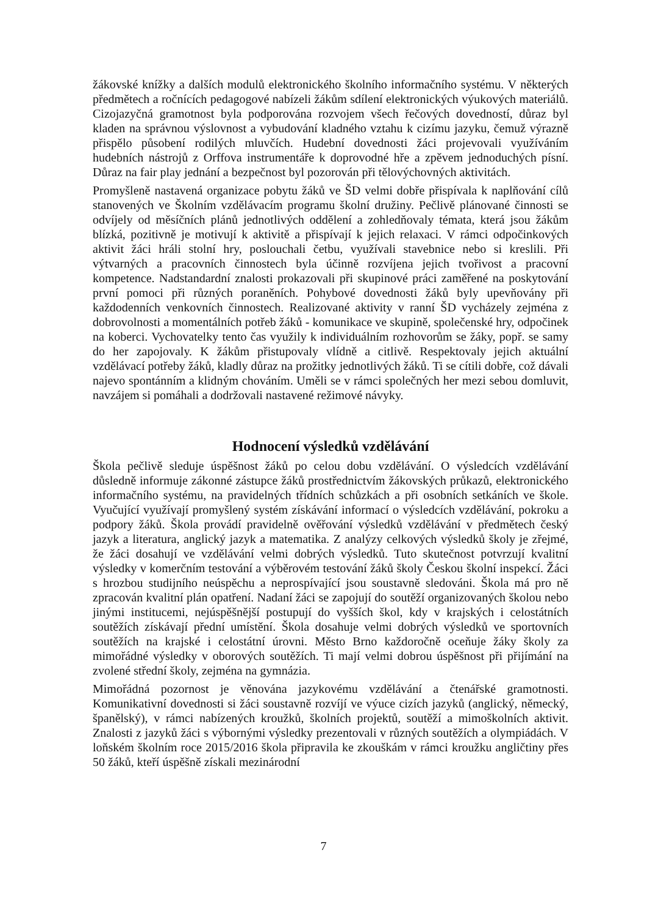žákovské knížky a dalších modulů elektronického školního informačního systému. V některých předmětech a ročnících pedagogové nabízeli žákům sdílení elektronických výukových materiálů. Cizojazyčná gramotnost byla podporována rozvojem všech řečových dovedností, důraz byl kladen na správnou výslovnost a vybudování kladného vztahu k cizímu jazyku, čemuž výrazně přispělo působení rodilých mluvčích. Hudební dovednosti žáci projevovali využíváním hudebních nástrojů z Orffova instrumentáře k doprovodné hře a zpěvem jednoduchých písní. Důraz na fair play jednání a bezpečnost byl pozorován při tělovýchovných aktivitách.
Promyšleně nastavená organizace pobytu žáků ve ŠD velmi dobře přispívala k naplňování cílů stanovených ve Školním vzdělávacím programu školní družiny. Pečlivě plánované činnosti se odvíjely od měsíčních plánů jednotlivých oddělení a zohledňovaly témata, která jsou žákům blízká, pozitivně je motivují k aktivitě a přispívají k jejich relaxaci. V rámci odpočinkových aktivit žáci hráli stolní hry, poslouchali četbu, využívali stavebnice nebo si kreslili. Při výtvarných a pracovních činnostech byla účinně rozvíjena jejich tvořivost a pracovní kompetence. Nadstandardní znalosti prokazovali při skupinové práci zaměřené na poskytování první pomoci při různých poraněních. Pohybové dovednosti žáků byly upevňovány při každodenních venkovních činnostech. Realizované aktivity v ranní ŠD vycházely zejména z dobrovolnosti a momentálních potřeb žáků - komunikace ve skupině, společenské hry, odpočinek na koberci. Vychovatelky tento čas využily k individuálním rozhovorům se žáky, popř. se samy do her zapojovaly. K žákům přistupovaly vlídně a citlivě. Respektovaly jejich aktuální vzdělávací potřeby žáků, kladly důraz na prožitky jednotlivých žáků. Ti se cítili dobře, což dávali najevo spontánním a klidným chováním. Uměli se v rámci společných her mezi sebou domluvit, navzájem si pomáhali a dodržovali nastavené režimové návyky.
Hodnocení výsledků vzdělávání
Škola pečlivě sleduje úspěšnost žáků po celou dobu vzdělávání. O výsledcích vzdělávání důsledně informuje zákonné zástupce žáků prostřednictvím žákovských průkazů, elektronického informačního systému, na pravidelných třídních schůzkách a při osobních setkáních ve škole. Vyučující využívají promyšlený systém získávání informací o výsledcích vzdělávání, pokroku a podpory žáků. Škola provádí pravidelně ověřování výsledků vzdělávání v předmětech český jazyk a literatura, anglický jazyk a matematika. Z analýzy celkových výsledků školy je zřejmé, že žáci dosahují ve vzdělávání velmi dobrých výsledků. Tuto skutečnost potvrzují kvalitní výsledky v komerčním testování a výběrovém testování žáků školy Českou školní inspekcí. Žáci s hrozbou studijního neúspěchu a neprospívající jsou soustavně sledováni. Škola má pro ně zpracován kvalitní plán opatření. Nadaní žáci se zapojují do soutěží organizovaných školou nebo jinými institucemi, nejúspěšnější postupují do vyšších škol, kdy v krajských i celostátních soutěžích získávají přední umístění. Škola dosahuje velmi dobrých výsledků ve sportovních soutěžích na krajské i celostátní úrovni. Město Brno každoročně oceňuje žáky školy za mimořádné výsledky v oborových soutěžích. Ti mají velmi dobrou úspěšnost při přijímání na zvolené střední školy, zejména na gymnázia.
Mimořádná pozornost je věnována jazykovému vzdělávání a čtenářské gramotnosti. Komunikativní dovednosti si žáci soustavně rozvíjí ve výuce cizích jazyků (anglický, německý, španělský), v rámci nabízených kroužků, školních projektů, soutěží a mimoškolních aktivit. Znalosti z jazyků žáci s výbornými výsledky prezentovali v různých soutěžích a olympiádách. V loňském školním roce 2015/2016 škola připravila ke zkouškám v rámci kroužku angličtiny přes 50 žáků, kteří úspěšně získali mezinárodní
7